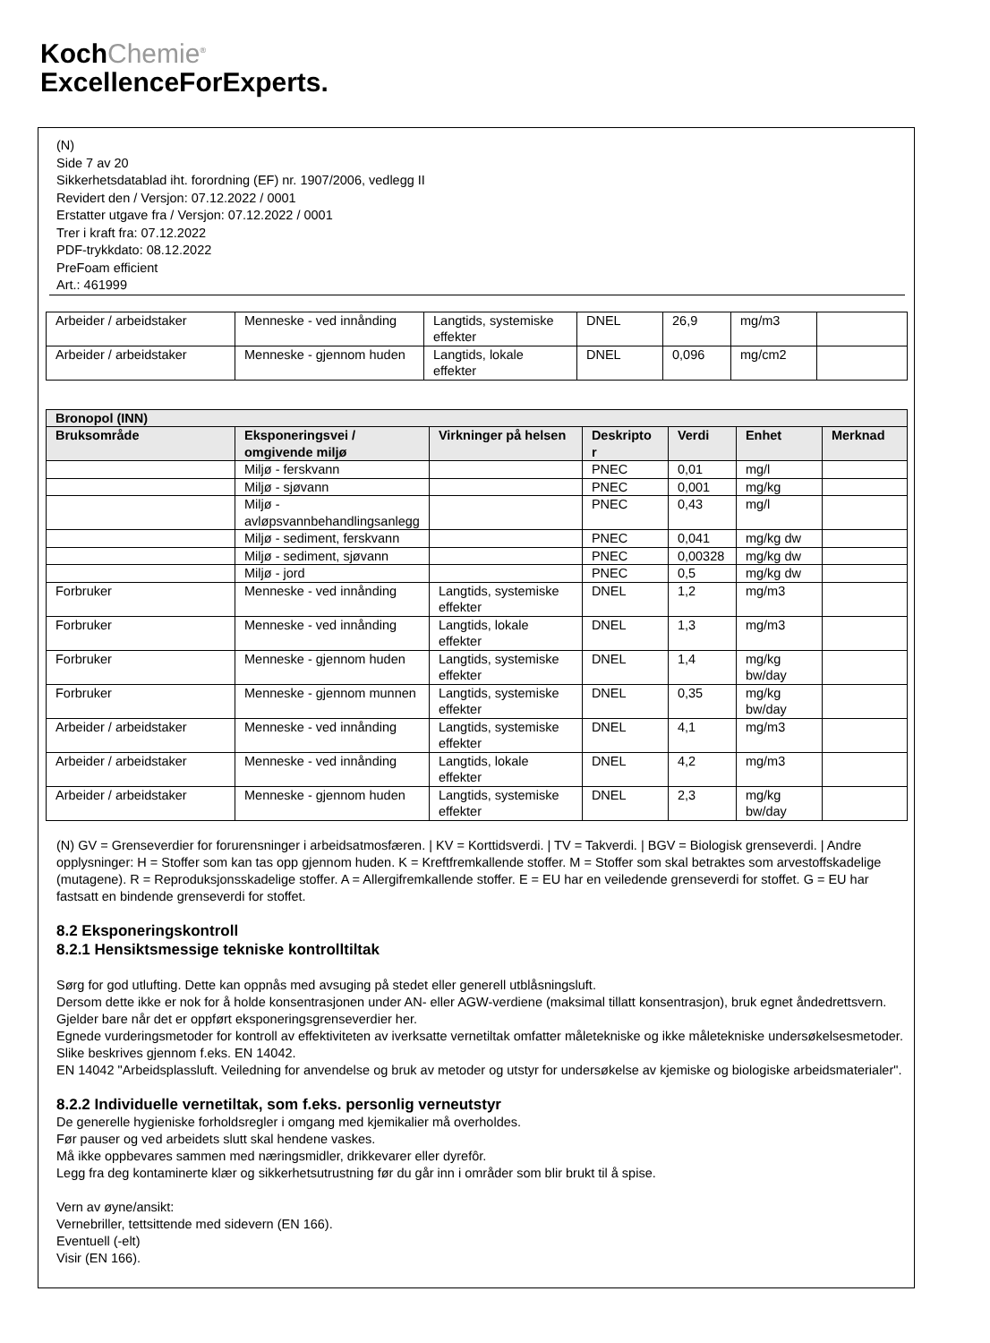KochChemie<sup>®</sup>
ExcellenceForExperts.
(N)
Side 7 av 20
Sikkerhetsdatablad iht. forordning (EF) nr. 1907/2006, vedlegg II
Revidert den / Versjon: 07.12.2022 / 0001
Erstatter utgave fra / Versjon: 07.12.2022 / 0001
Trer i kraft fra: 07.12.2022
PDF-trykkdato: 08.12.2022
PreFoam efficient
Art.: 461999
| Arbeider / arbeidstaker | Menneske - ved innånding | Langtids, systemiske effekter | DNEL | 26,9 | mg/m3 | |
| Arbeider / arbeidstaker | Menneske - gjennom huden | Langtids, lokale effekter | DNEL | 0,096 | mg/cm2 | |
| Bronopol (INN) | | | | | | |
| --- | --- | --- | --- | --- | --- | --- |
| Bruksområde | Eksponeringsvei / omgivende miljø | Virkninger på helsen | Deskripto r | Verdi | Enhet | Merknad |
| | Miljø - ferskvann | | PNEC | 0,01 | mg/l | |
| | Miljø - sjøvann | | PNEC | 0,001 | mg/kg | |
| | Miljø - avløpsvannbehandlingsanlegg | | PNEC | 0,43 | mg/l | |
| | Miljø - sediment, ferskvann | | PNEC | 0,041 | mg/kg dw | |
| | Miljø - sediment, sjøvann | | PNEC | 0,00328 | mg/kg dw | |
| | Miljø - jord | | PNEC | 0,5 | mg/kg dw | |
| Forbruker | Menneske - ved innånding | Langtids, systemiske effekter | DNEL | 1,2 | mg/m3 | |
| Forbruker | Menneske - ved innånding | Langtids, lokale effekter | DNEL | 1,3 | mg/m3 | |
| Forbruker | Menneske - gjennom huden | Langtids, systemiske effekter | DNEL | 1,4 | mg/kg bw/day | |
| Forbruker | Menneske - gjennom munnen | Langtids, systemiske effekter | DNEL | 0,35 | mg/kg bw/day | |
| Arbeider / arbeidstaker | Menneske - ved innånding | Langtids, systemiske effekter | DNEL | 4,1 | mg/m3 | |
| Arbeider / arbeidstaker | Menneske - ved innånding | Langtids, lokale effekter | DNEL | 4,2 | mg/m3 | |
| Arbeider / arbeidstaker | Menneske - gjennom huden | Langtids, systemiske effekter | DNEL | 2,3 | mg/kg bw/day | |
(N) GV = Grenseverdier for forurensninger i arbeidsatmosfæren. | KV = Korttidsverdi. | TV = Takverdi. | BGV = Biologisk grenseverdi. | Andre opplysninger: H = Stoffer som kan tas opp gjennom huden. K = Kreftfremkallende stoffer. M = Stoffer som skal betraktes som arvestoffskadelige (mutagene). R = Reproduksjonsskadelige stoffer. A = Allergifremkallende stoffer. E = EU har en veiledende grenseverdi for stoffet. G = EU har fastsatt en bindende grenseverdi for stoffet.
8.2 Eksponeringskontroll
8.2.1 Hensiktsmessige tekniske kontrolltiltak
Sørg for god utlufting. Dette kan oppnås med avsuging på stedet eller generell utblåsningsluft.
Dersom dette ikke er nok for å holde konsentrasjonen under AN- eller AGW-verdiene (maksimal tillatt konsentrasjon), bruk egnet åndedrettsvern.
Gjelder bare når det er oppført eksponeringsgrenseverdier her.
Egnede vurderingsmetoder for kontroll av effektiviteten av iverksatte vernetiltak omfatter måletekniske og ikke måletekniske undersøkelsesmetoder.
Slike beskrives gjennom f.eks. EN 14042.
EN 14042 "Arbeidsplassluft. Veiledning for anvendelse og bruk av metoder og utstyr for undersøkelse av kjemiske og biologiske arbeidsmaterialer".
8.2.2 Individuelle vernetiltak, som f.eks. personlig verneutstyr
De generelle hygieniske forholdsregler i omgang med kjemikalier må overholdes.
Før pauser og ved arbeidets slutt skal hendene vaskes.
Må ikke oppbevares sammen med næringsmidler, drikkevarer eller dyrefôr.
Legg fra deg kontaminerte klær og sikkerhetsutrustning før du går inn i områder som blir brukt til å spise.
Vern av øyne/ansikt:
Vernebriller, tettsittende med sidevern (EN 166).
Eventuell (-elt)
Visir (EN 166).